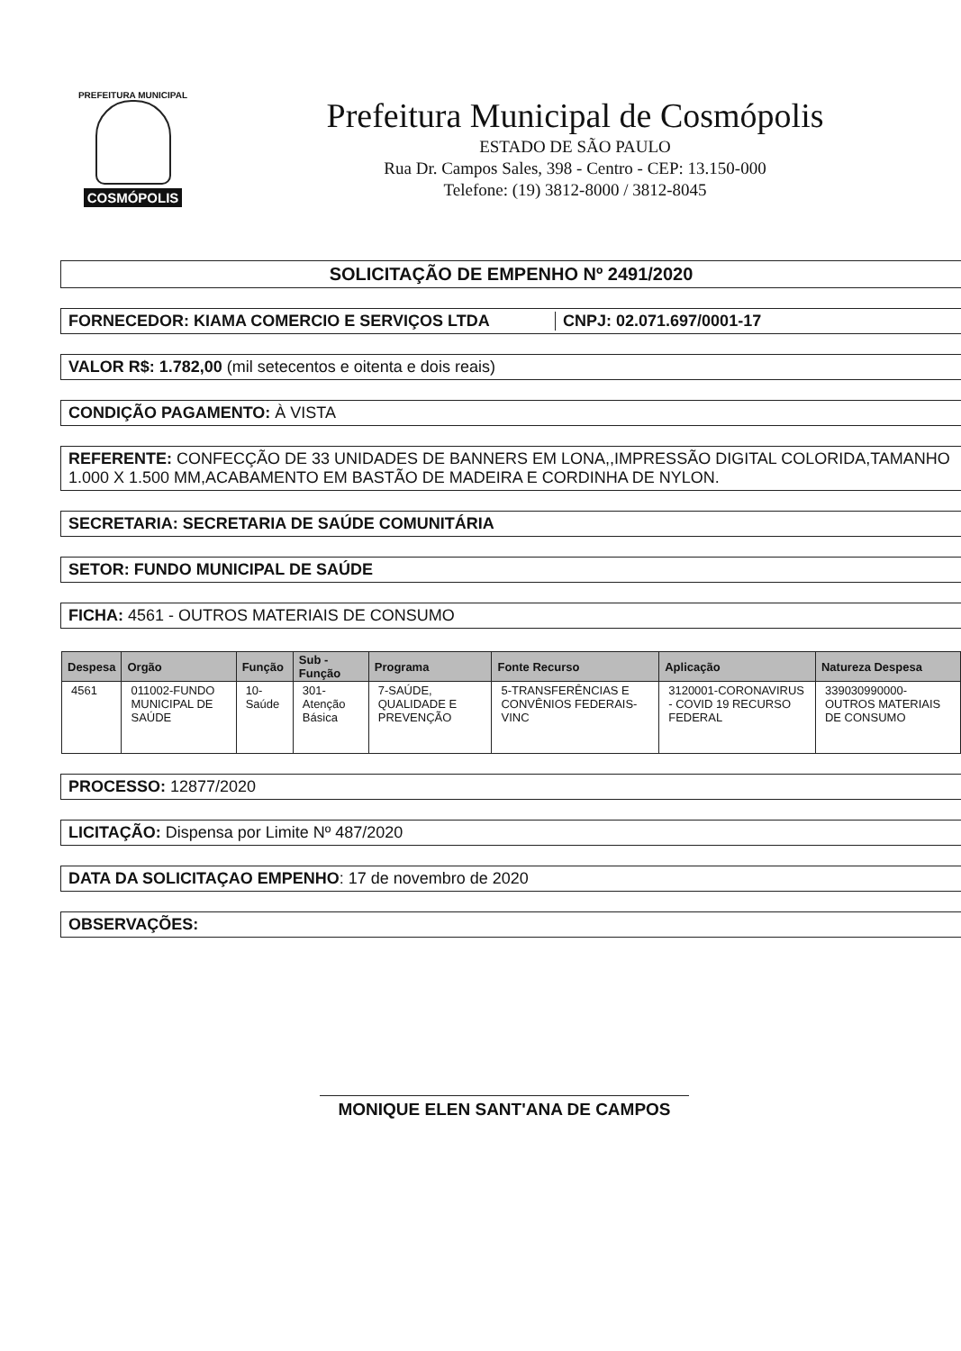PREFEITURA MUNICIPAL
COSMÓPOLIS
Prefeitura Municipal de Cosmópolis
ESTADO DE SÃO PAULO
Rua Dr. Campos Sales, 398 - Centro - CEP: 13.150-000
Telefone: (19) 3812-8000 / 3812-8045
SOLICITAÇÃO DE EMPENHO Nº 2491/2020
FORNECEDOR: KIAMA COMERCIO E SERVIÇOS LTDA CNPJ: 02.071.697/0001-17
VALOR R$: 1.782,00 (mil setecentos e oitenta e dois reais)
CONDIÇÃO PAGAMENTO: À VISTA
REFERENTE: CONFECÇÃO DE 33 UNIDADES DE BANNERS EM LONA,,IMPRESSÃO DIGITAL COLORIDA,TAMANHO 1.000 X 1.500 MM,ACABAMENTO EM BASTÃO DE MADEIRA E CORDINHA DE NYLON.
SECRETARIA: SECRETARIA DE SAÚDE COMUNITÁRIA
SETOR: FUNDO MUNICIPAL DE SAÚDE
FICHA: 4561 - OUTROS MATERIAIS DE CONSUMO
| Despesa | Orgão | Função | Sub - Função | Programa | Fonte Recurso | Aplicação | Natureza Despesa |
| --- | --- | --- | --- | --- | --- | --- | --- |
| 4561 | 011002-FUNDO MUNICIPAL DE SAÚDE | 10-Saúde | 301-Atenção Básica | 7-SAÚDE, QUALIDADE E PREVENÇÃO | 5-TRANSFERÊNCIAS E CONVÊNIOS FEDERAIS-VINC | 3120001-CORONAVIRUS - COVID 19 RECURSO FEDERAL | 339030990000-OUTROS MATERIAIS DE CONSUMO |
PROCESSO: 12877/2020
LICITAÇÃO: Dispensa por Limite Nº 487/2020
DATA DA SOLICITAÇAO EMPENHO: 17 de novembro de 2020
OBSERVAÇÕES:
MONIQUE ELEN SANT'ANA DE CAMPOS